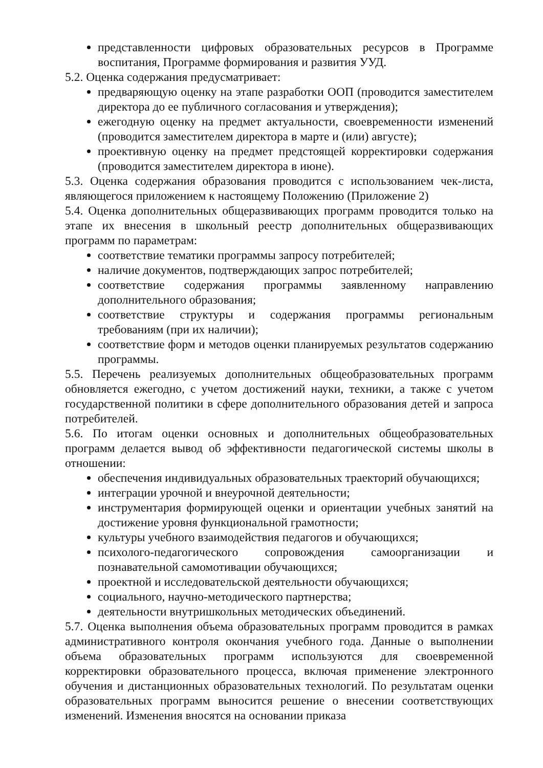представленности цифровых образовательных ресурсов в Программе воспитания, Программе формирования и развития УУД.
5.2. Оценка содержания предусматривает:
предваряющую оценку на этапе разработки ООП (проводится заместителем директора до ее публичного согласования и утверждения);
ежегодную оценку на предмет актуальности, своевременности изменений (проводится заместителем директора в марте и (или) августе);
проективную оценку на предмет предстоящей корректировки содержания (проводится заместителем директора в июне).
5.3. Оценка содержания образования проводится с использованием чек-листа, являющегося приложением к настоящему Положению (Приложение 2)
5.4. Оценка дополнительных общеразвивающих программ проводится только на этапе их внесения в школьный реестр дополнительных общеразвивающих программ по параметрам:
соответствие тематики программы запросу потребителей;
наличие документов, подтверждающих запрос потребителей;
соответствие содержания программы заявленному направлению дополнительного образования;
соответствие структуры и содержания программы региональным требованиям (при их наличии);
соответствие форм и методов оценки планируемых результатов содержанию программы.
5.5. Перечень реализуемых дополнительных общеобразовательных программ обновляется ежегодно, с учетом достижений науки, техники, а также с учетом государственной политики в сфере дополнительного образования детей и запроса потребителей.
5.6. По итогам оценки основных и дополнительных общеобразовательных программ делается вывод об эффективности педагогической системы школы в отношении:
обеспечения индивидуальных образовательных траекторий обучающихся;
интеграции урочной и внеурочной деятельности;
инструментария формирующей оценки и ориентации учебных занятий на достижение уровня функциональной грамотности;
культуры учебного взаимодействия педагогов и обучающихся;
психолого-педагогического сопровождения самоорганизации и познавательной самомотивации обучающихся;
проектной и исследовательской деятельности обучающихся;
социального, научно-методического партнерства;
деятельности внутришкольных методических объединений.
5.7. Оценка выполнения объема образовательных программ проводится в рамках административного контроля окончания учебного года. Данные о выполнении объема образовательных программ используются для своевременной корректировки образовательного процесса, включая применение электронного обучения и дистанционных образовательных технологий. По результатам оценки образовательных программ выносится решение о внесении соответствующих изменений. Изменения вносятся на основании приказа